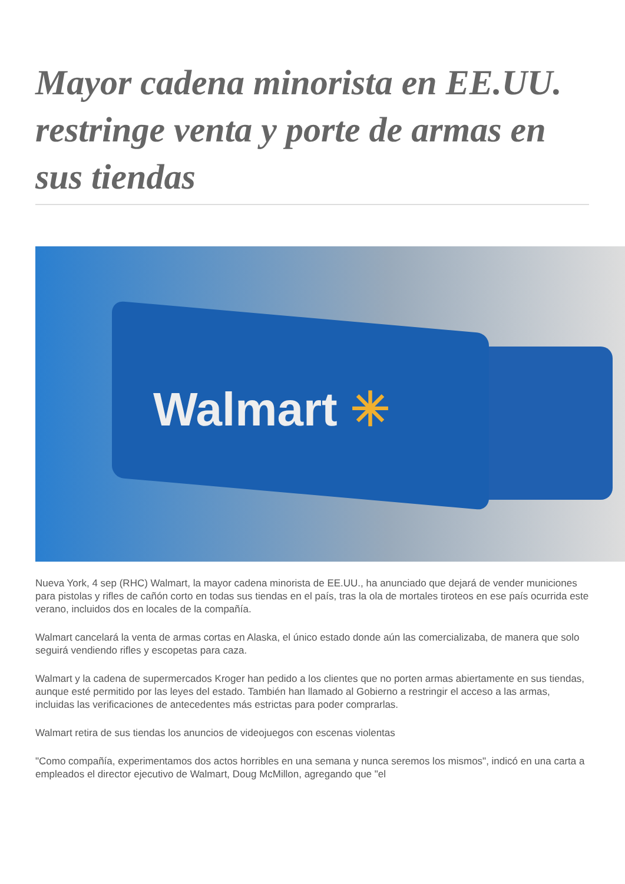Mayor cadena minorista en EE.UU. restringe venta y porte de armas en sus tiendas
Walmart ✳
Nueva York, 4 sep (RHC) Walmart, la mayor cadena minorista de EE.UU., ha anunciado que dejará de vender municiones para pistolas y rifles de cañón corto en todas sus tiendas en el país, tras la ola de mortales tiroteos en ese país ocurrida este verano, incluidos dos en locales de la compañía.
Walmart cancelará la venta de armas cortas en Alaska, el único estado donde aún las comercializaba, de manera que solo seguirá vendiendo rifles y escopetas para caza.
Walmart y la cadena de supermercados Kroger han pedido a los clientes que no porten armas abiertamente en sus tiendas, aunque esté permitido por las leyes del estado. También han llamado al Gobierno a restringir el acceso a las armas, incluidas las verificaciones de antecedentes más estrictas para poder comprarlas.
Walmart retira de sus tiendas los anuncios de videojuegos con escenas violentas
"Como compañía, experimentamos dos actos horribles en una semana y nunca seremos los mismos", indicó en una carta a empleados el director ejecutivo de Walmart, Doug McMillon, agregando que "el